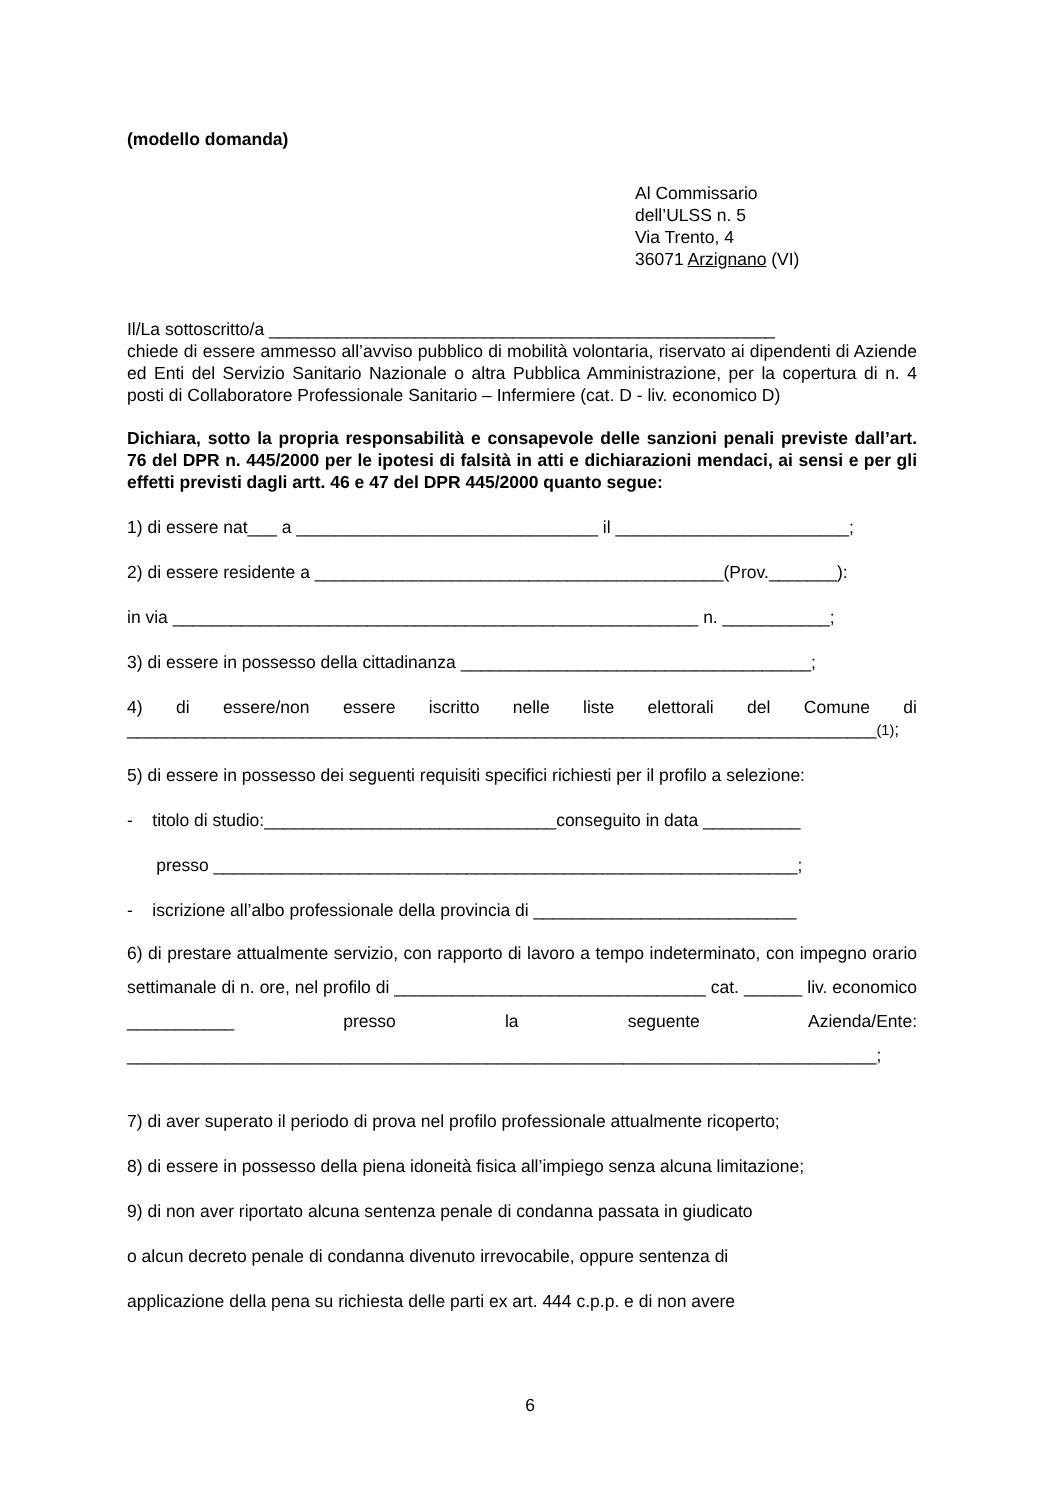(modello domanda)
Al Commissario
dell’ULSS n. 5
Via Trento, 4
36071 Arzignano (VI)
Il/La sottoscritto/a ____________________________________________________
chiede di essere ammesso all’avviso pubblico di mobilità volontaria, riservato ai dipendenti di Aziende ed Enti del Servizio Sanitario Nazionale o altra Pubblica Amministrazione, per la copertura di n. 4 posti di Collaboratore Professionale Sanitario – Infermiere (cat. D - liv. economico D)
Dichiara, sotto la propria responsabilità e consapevole delle sanzioni penali previste dall’art. 76 del DPR n. 445/2000 per le ipotesi di falsità in atti e dichiarazioni mendaci, ai sensi e per gli effetti previsti dagli artt. 46 e 47 del DPR 445/2000 quanto segue:
1) di essere nat___ a _______________________________ il ________________________;
2) di essere residente a __________________________________________(Prov._______):
in via ______________________________________________________ n. ___________;
3) di essere in possesso della cittadinanza ____________________________________;
4) di essere/non essere iscritto nelle liste elettorali del Comune di _____________________________________________________________________________(1);
5) di essere in possesso dei seguenti requisiti specifici richiesti per il profilo a selezione:
- titolo di studio:______________________________conseguito in data __________
presso ____________________________________________________________;
- iscrizione all’albo professionale della provincia di ___________________________
6) di prestare attualmente servizio, con rapporto di lavoro a tempo indeterminato, con impegno orario settimanale di n. ore, nel profilo di ________________________________ cat. ______ liv. economico ___________ presso la seguente Azienda/Ente: _____________________________________________________________________________;
7) di aver superato il periodo di prova nel profilo professionale attualmente ricoperto;
8) di essere in possesso della piena idoneità fisica all’impiego senza alcuna limitazione;
9) di non aver riportato alcuna sentenza penale di condanna passata in giudicato
o alcun decreto penale di condanna divenuto irrevocabile, oppure sentenza di
applicazione della pena su richiesta delle parti ex art. 444 c.p.p. e di non avere
6